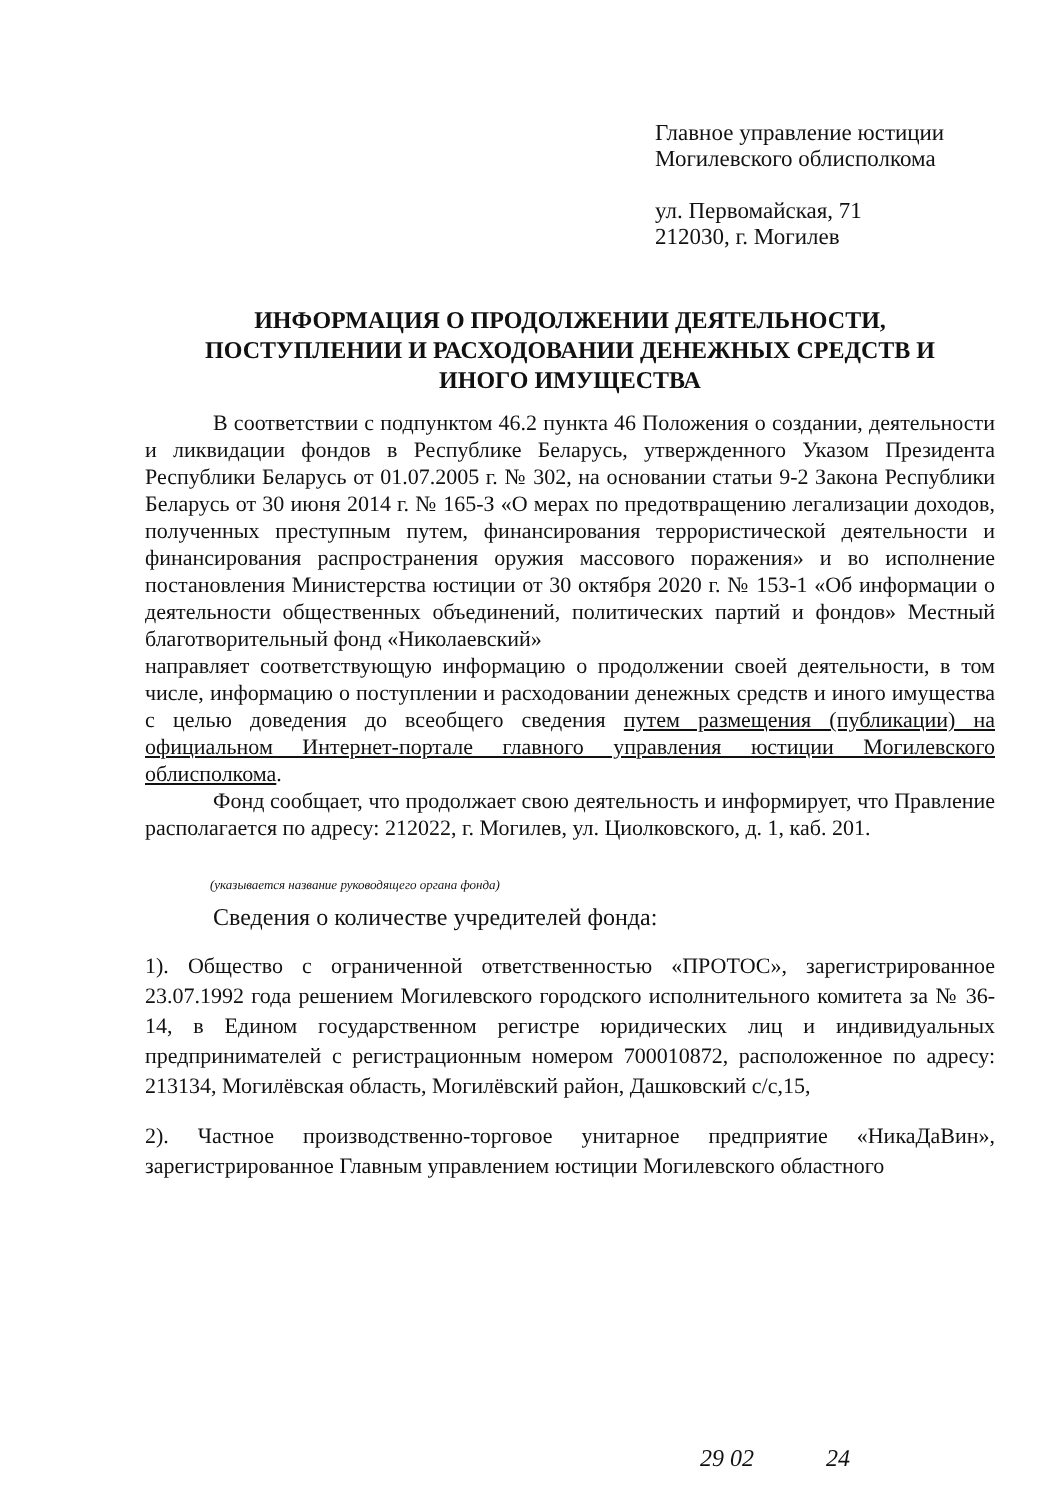Главное управление юстиции
Могилевского облисполкома
ул. Первомайская, 71
212030, г. Могилев
ИНФОРМАЦИЯ О ПРОДОЛЖЕНИИ ДЕЯТЕЛЬНОСТИ,
ПОСТУПЛЕНИИ И РАСХОДОВАНИИ ДЕНЕЖНЫХ СРЕДСТВ И
ИНОГО ИМУЩЕСТВА
В соответствии с подпунктом 46.2 пункта 46 Положения о создании, деятельности и ликвидации фондов в Республике Беларусь, утвержденного Указом Президента Республики Беларусь от 01.07.2005 г. № 302, на основании статьи 9-2 Закона Республики Беларусь от 30 июня 2014 г. № 165-З «О мерах по предотвращению легализации доходов, полученных преступным путем, финансирования террористической деятельности и финансирования распространения оружия массового поражения» и во исполнение постановления Министерства юстиции от 30 октября 2020 г. № 153-1 «Об информации о деятельности общественных объединений, политических партий и фондов» Местный благотворительный фонд «Николаевский»
направляет соответствующую информацию о продолжении своей деятельности, в том числе, информацию о поступлении и расходовании денежных средств и иного имущества с целью доведения до всеобщего сведения путем размещения (публикации) на официальном Интернет-портале главного управления юстиции Могилевского облисполкома.
Фонд сообщает, что продолжает свою деятельность и информирует, что Правление располагается по адресу: 212022, г. Могилев, ул. Циолковского, д. 1, каб. 201.
(указывается название руководящего органа фонда)
Сведения о количестве учредителей фонда:
1). Общество с ограниченной ответственностью «ПРОТОС», зарегистрированное 23.07.1992 года решением Могилевского городского исполнительного комитета за № 36-14, в Едином государственном регистре юридических лиц и индивидуальных предпринимателей с регистрационным номером 700010872, расположенное по адресу: 213134, Могилёвская область, Могилёвский район, Дашковский с/с,15,
2). Частное производственно-торговое унитарное предприятие «НикаДаВин», зарегистрированное Главным управлением юстиции Могилевского областного
29 02 24